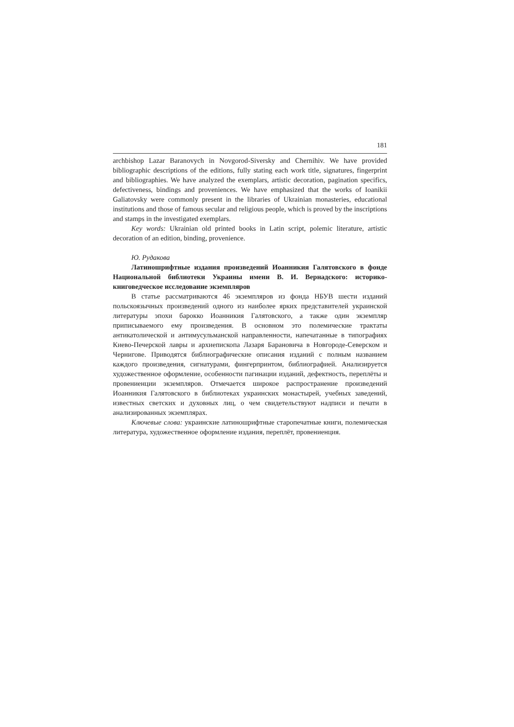181
archbishop Lazar Baranovych in Novgorod-Siversky and Chernihiv. We have provided bibliographic descriptions of the editions, fully stating each work title, signatures, fingerprint and bibliographies. We have analyzed the exemplars, artistic decoration, pagination specifics, defectiveness, bindings and proveniences. We have emphasized that the works of Ioanikii Galiatovsky were commonly present in the libraries of Ukrainian monasteries, educational institutions and those of famous secular and religious people, which is proved by the inscriptions and stamps in the investigated exemplars.
Key words: Ukrainian old printed books in Latin script, polemic literature, artistic decoration of an edition, binding, provenience.
Ю. Рудакова
Латиношрифтные издания произведений Иоанникия Галятовского в фонде Национальной библиотеки Украины имени В. И. Вернадского: историко-книговедческое исследование экземпляров
В статье рассматриваются 46 экземпляров из фонда НБУВ шести изданий польскоязычных произведений одного из наиболее ярких представителей украинской литературы эпохи барокко Иоанникия Галятовского, а также один экземпляр приписываемого ему произведения. В основном это полемические трактаты антикатолической и антимусульманской направленности, напечатанные в типографиях Киево-Печерской лавры и архиепископа Лазаря Барановича в Новгороде-Северском и Чернигове. Приводятся библиографические описания изданий с полным названием каждого произведения, сигнатурами, фингерпринтом, библиографией. Анализируется художественное оформление, особенности пагинации изданий, дефектность, переплёты и провениенции экземпляров. Отмечается широкое распространение произведений Иоанникия Галятовского в библиотеках украинских монастырей, учебных заведений, известных светских и духовных лиц, о чем свидетельствуют надписи и печати в анализированных экземплярах.
Ключевые слова: украинские латиношрифтные старопечатные книги, полемическая литература, художественное оформление издания, переплёт, провениенция.